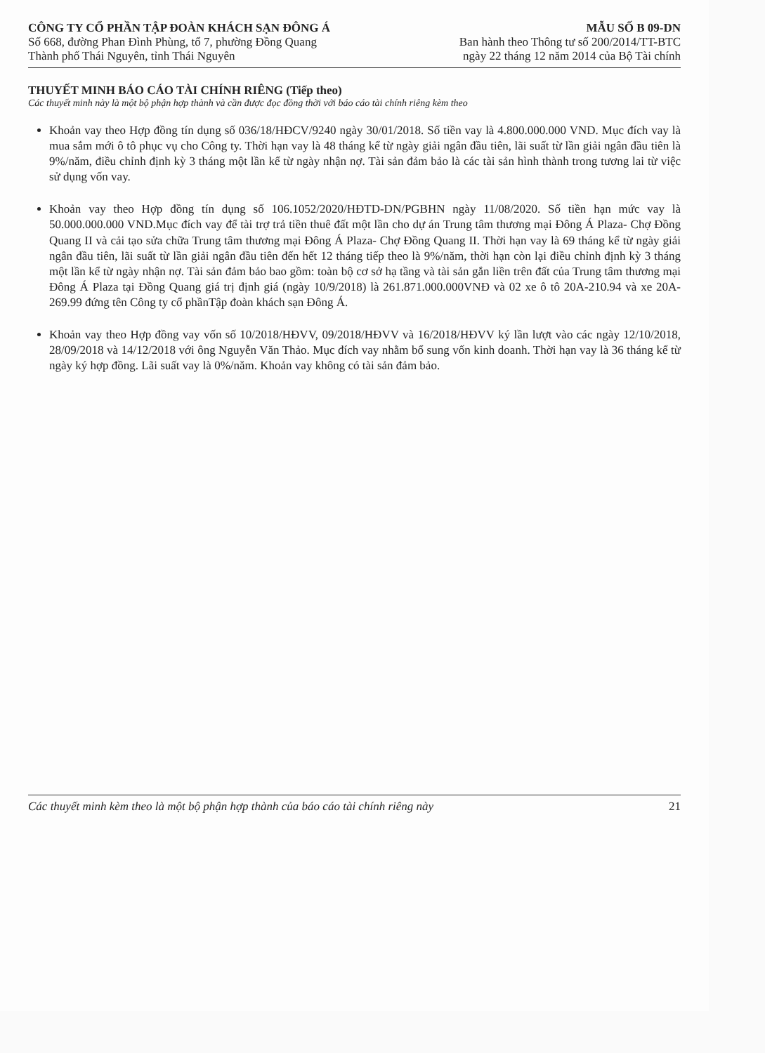CÔNG TY CỔ PHẦN TẬP ĐOÀN KHÁCH SẠN ĐÔNG Á
Số 668, đường Phan Đình Phùng, tổ 7, phường Đồng Quang
Thành phố Thái Nguyên, tỉnh Thái Nguyên
MẪU SỐ B 09-DN
Ban hành theo Thông tư số 200/2014/TT-BTC
ngày 22 tháng 12 năm 2014 của Bộ Tài chính
THUYẾT MINH BÁO CÁO TÀI CHÍNH RIÊNG (Tiếp theo)
Các thuyết minh này là một bộ phận hợp thành và cần được đọc đồng thời với báo cáo tài chính riêng kèm theo
Khoản vay theo Hợp đồng tín dụng số 036/18/HĐCV/9240 ngày 30/01/2018. Số tiền vay là 4.800.000.000 VND. Mục đích vay là mua sắm mới ô tô phục vụ cho Công ty. Thời hạn vay là 48 tháng kể từ ngày giải ngân đầu tiên, lãi suất từ lần giải ngân đầu tiên là 9%/năm, điều chỉnh định kỳ 3 tháng một lần kể từ ngày nhận nợ. Tài sản đảm bảo là các tài sản hình thành trong tương lai từ việc sử dụng vốn vay.
Khoản vay theo Hợp đồng tín dụng số 106.1052/2020/HĐTD-DN/PGBHN ngày 11/08/2020. Số tiền hạn mức vay là 50.000.000.000 VND.Mục đích vay để tài trợ trả tiền thuê đất một lần cho dự án Trung tâm thương mại Đông Á Plaza- Chợ Đồng Quang II và cải tạo sửa chữa Trung tâm thương mại Đông Á Plaza- Chợ Đồng Quang II. Thời hạn vay là 69 tháng kể từ ngày giải ngân đầu tiên, lãi suất từ lần giải ngân đầu tiên đến hết 12 tháng tiếp theo là 9%/năm, thời hạn còn lại điều chỉnh định kỳ 3 tháng một lần kể từ ngày nhận nợ. Tài sản đảm bảo bao gồm: toàn bộ cơ sở hạ tầng và tài sản gắn liền trên đất của Trung tâm thương mại Đông Á Plaza tại Đồng Quang giá trị định giá (ngày 10/9/2018) là 261.871.000.000VNĐ và 02 xe ô tô 20A-210.94 và xe 20A-269.99 đứng tên Công ty cổ phầnTập đoàn khách sạn Đông Á.
Khoản vay theo Hợp đồng vay vốn số 10/2018/HĐVV, 09/2018/HĐVV và 16/2018/HĐVV ký lần lượt vào các ngày 12/10/2018, 28/09/2018 và 14/12/2018 với ông Nguyễn Văn Thảo. Mục đích vay nhằm bổ sung vốn kinh doanh. Thời hạn vay là 36 tháng kể từ ngày ký hợp đồng. Lãi suất vay là 0%/năm. Khoản vay không có tài sản đảm bảo.
Các thuyết minh kèm theo là một bộ phận hợp thành của báo cáo tài chính riêng này 21